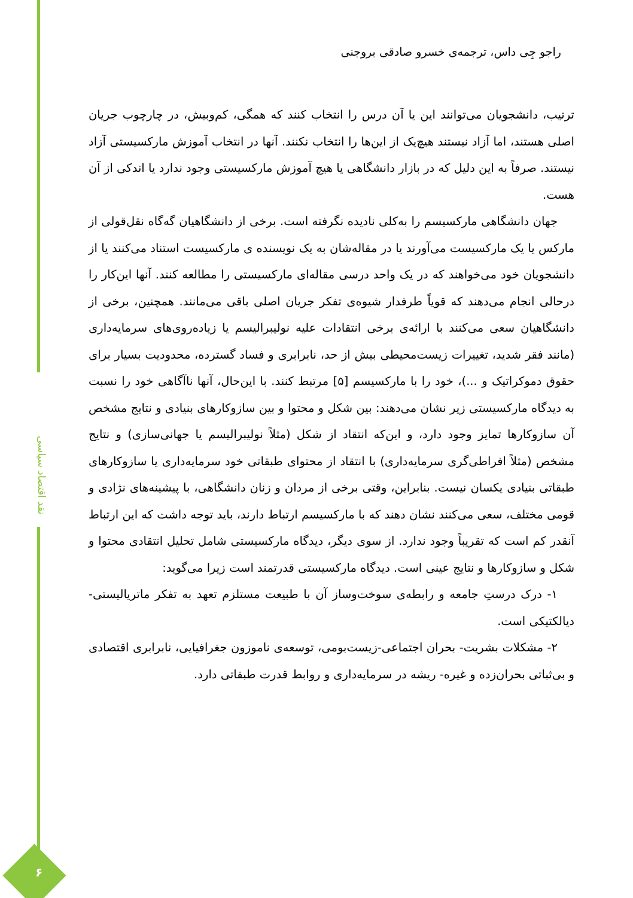نقد اقتصاد سیاسی
۶
راجو جِی داس، ترجمه‌ی خسرو صادقی بروجنی
ترتیب، دانشجویان می‌توانند این یا آن درس را انتخاب کنند که همگی، کم‌وبیش، در چارچوب جریان اصلی هستند، اما آزاد نیستند هیچ‌یک از این‌ها را انتخاب نکنند. آنها در انتخاب آموزش مارکسیستی آزاد نیستند. صرفاً به این دلیل که در بازار دانشگاهی یا هیچ آموزش مارکسیستی وجود ندارد یا اندکی از آن هست.
جهان دانشگاهی مارکسیسم را به‌کلی نادیده نگرفته است. برخی از دانشگاهیان گه‌گاه نقل‌قولی از مارکس یا یک مارکسیست می‌آورند یا در مقاله‌شان به یک نویسنده ی مارکسیست استناد می‌کنند یا از دانشجویان خود می‌خواهند که در یک واحد درسی مقاله‌ای مارکسیستی را مطالعه کنند. آنها این‌کار را درحالی انجام می‌دهند که قویاً طرفدار شیوه‌ی تفکر جریان اصلی باقی می‌مانند. همچنین، برخی از دانشگاهیان سعی می‌کنند با ارائه‌ی برخی انتقادات علیه نولیبرالیسم یا زیاده‌روی‌های سرمایه‌داری (مانند فقر شدید، تغییرات زیست‌محیطی بیش از حد، نابرابری و فساد گسترده، محدودیت بسیار برای حقوق دموکراتیک و ...)، خود را با مارکسیسم [۵] مرتبط کنند. با این‌حال، آنها ناآگاهی خود را نسبت به دیدگاه مارکسیستی زیر نشان می‌دهند: بین شکل و محتوا و بین سازوکارهای بنیادی و نتایج مشخص آن سازوکارها تمایز وجود دارد، و این‌که انتقاد از شکل (مثلاً نولیبرالیسم یا جهانی‌سازی) و نتایج مشخص (مثلاً افراطی‌گری سرمایه‌داری) با انتقاد از محتوای طبقاتی خود سرمایه‌داری یا سازوکارهای طبقاتی بنیادی یکسان نیست. بنابراین، وقتی برخی از مردان و زنان دانشگاهی، با پیشینه‌های نژادی و قومی مختلف، سعی می‌کنند نشان دهند که با مارکسیسم ارتباط دارند، باید توجه داشت که این ارتباط آنقدر کم است که تقریباً وجود ندارد. از سوی دیگر، دیدگاه مارکسیستی شامل تحلیل انتقادی محتوا و شکل و سازوکارها و نتایج عینی است. دیدگاه مارکسیستی قدرتمند است زیرا می‌گوید:
۱- درک درستِ جامعه و رابطه‌ی سوخت‌وساز آن با طبیعت مستلزم تعهد به تفکر ماتریالیستی- دیالکتیکی است.
۲- مشکلات بشریت- بحران اجتماعی-زیست‌بومی، توسعه‌ی ناموزون جغرافیایی، نابرابری اقتصادی و بی‌ثباتی بحران‌زده و غیره- ریشه در سرمایه‌داری و روابط قدرت طبقاتی دارد.